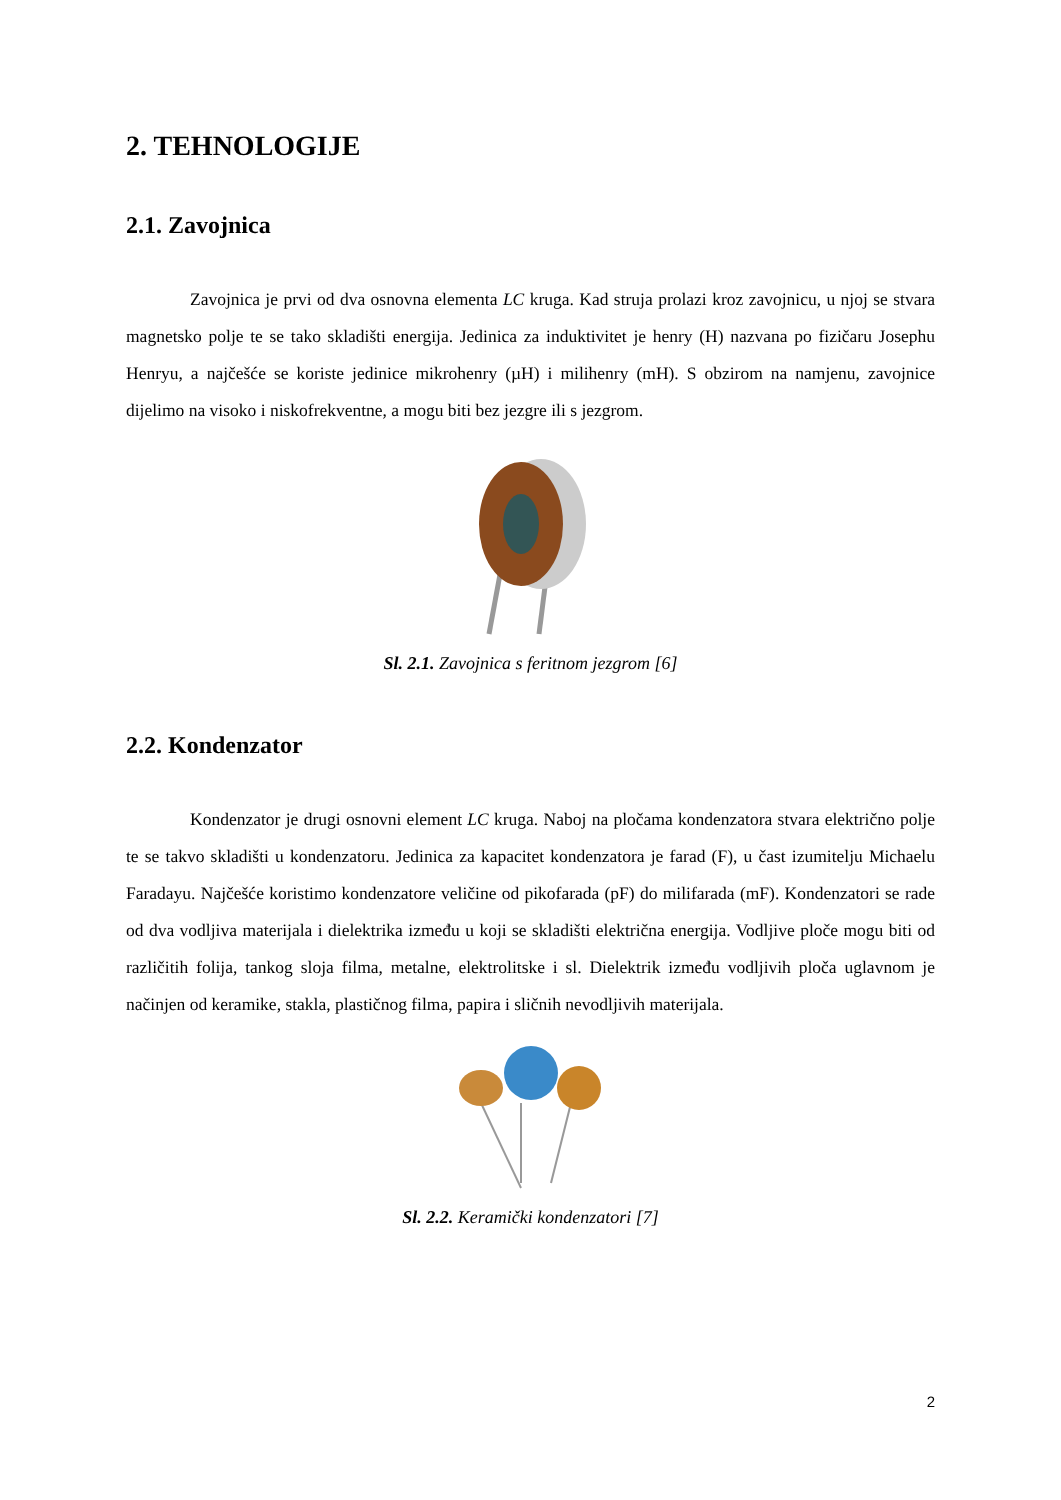2. TEHNOLOGIJE
2.1. Zavojnica
Zavojnica je prvi od dva osnovna elementa LC kruga. Kad struja prolazi kroz zavojnicu, u njoj se stvara magnetsko polje te se tako skladišti energija. Jedinica za induktivitet je henry (H) nazvana po fizičaru Josephu Henryu, a najčešće se koriste jedinice mikrohenry (µH) i milihenry (mH). S obzirom na namjenu, zavojnice dijelimo na visoko i niskofrekventne, a mogu biti bez jezgre ili s jezgrom.
Sl. 2.1. Zavojnica s feritnom jezgrom [6]
2.2. Kondenzator
Kondenzator je drugi osnovni element LC kruga. Naboj na pločama kondenzatora stvara električno polje te se takvo skladišti u kondenzatoru. Jedinica za kapacitet kondenzatora je farad (F), u čast izumitelju Michaelu Faradayu. Najčešće koristimo kondenzatore veličine od pikofarada (pF) do milifarada (mF). Kondenzatori se rade od dva vodljiva materijala i dielektrika između u koji se skladišti električna energija. Vodljive ploče mogu biti od različitih folija, tankog sloja filma, metalne, elektrolitske i sl. Dielektrik između vodljivih ploča uglavnom je načinjen od keramike, stakla, plastičnog filma, papira i sličnih nevodljivih materijala.
Sl. 2.2. Keramički kondenzatori [7]
2